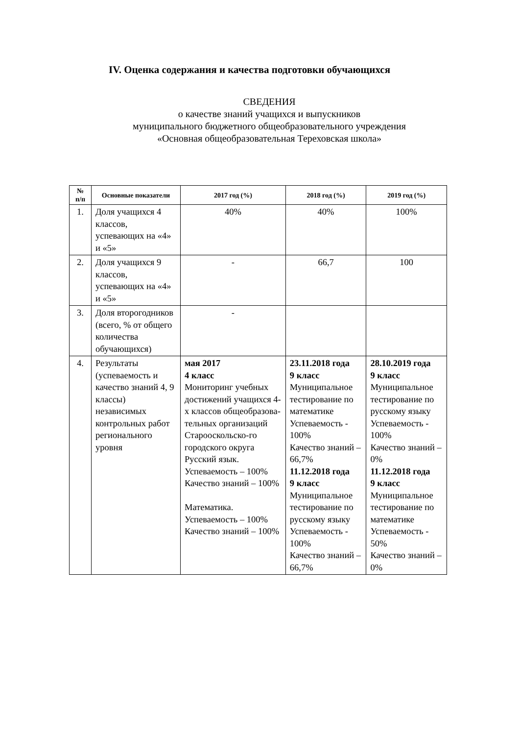IV. Оценка содержания и качества подготовки обучающихся
СВЕДЕНИЯ
о качестве знаний учащихся и выпускников
муниципального бюджетного общеобразовательного учреждения
«Основная общеобразовательная Тереховская школа»
| № п/п | Основные показатели | 2017 год (%) | 2018 год (%) | 2019 год (%) |
| --- | --- | --- | --- | --- |
| 1. | Доля учащихся 4 классов, успевающих на «4» и «5» | 40% | 40% | 100% |
| 2. | Доля учащихся 9 классов, успевающих на «4» и «5» | - | 66,7 | 100 |
| 3. | Доля второгодников (всего, % от общего количества обучающихся) | - | | |
| 4. | Результаты (успеваемость и качество знаний 4, 9 классы) независимых контрольных работ регионального уровня | мая 2017 4 класс Мониторинг учебных достижений учащихся 4-х классов общеобразова-тельных организаций Старооскольско-го городского округа Русский язык. Успеваемость – 100% Качество знаний – 100% Математика. Успеваемость – 100% Качество знаний – 100% | 23.11.2018 года 9 класс Муниципальное тестирование по математике Успеваемость - 100% Качество знаний – 66,7% 11.12.2018 года 9 класс Муниципальное тестирование по русскому языку Успеваемость - 100% Качество знаний – 66,7% | 28.10.2019 года 9 класс Муниципальное тестирование по русскому языку Успеваемость - 100% Качество знаний – 0% 11.12.2018 года 9 класс Муниципальное тестирование по математике Успеваемость - 50% Качество знаний – 0% |